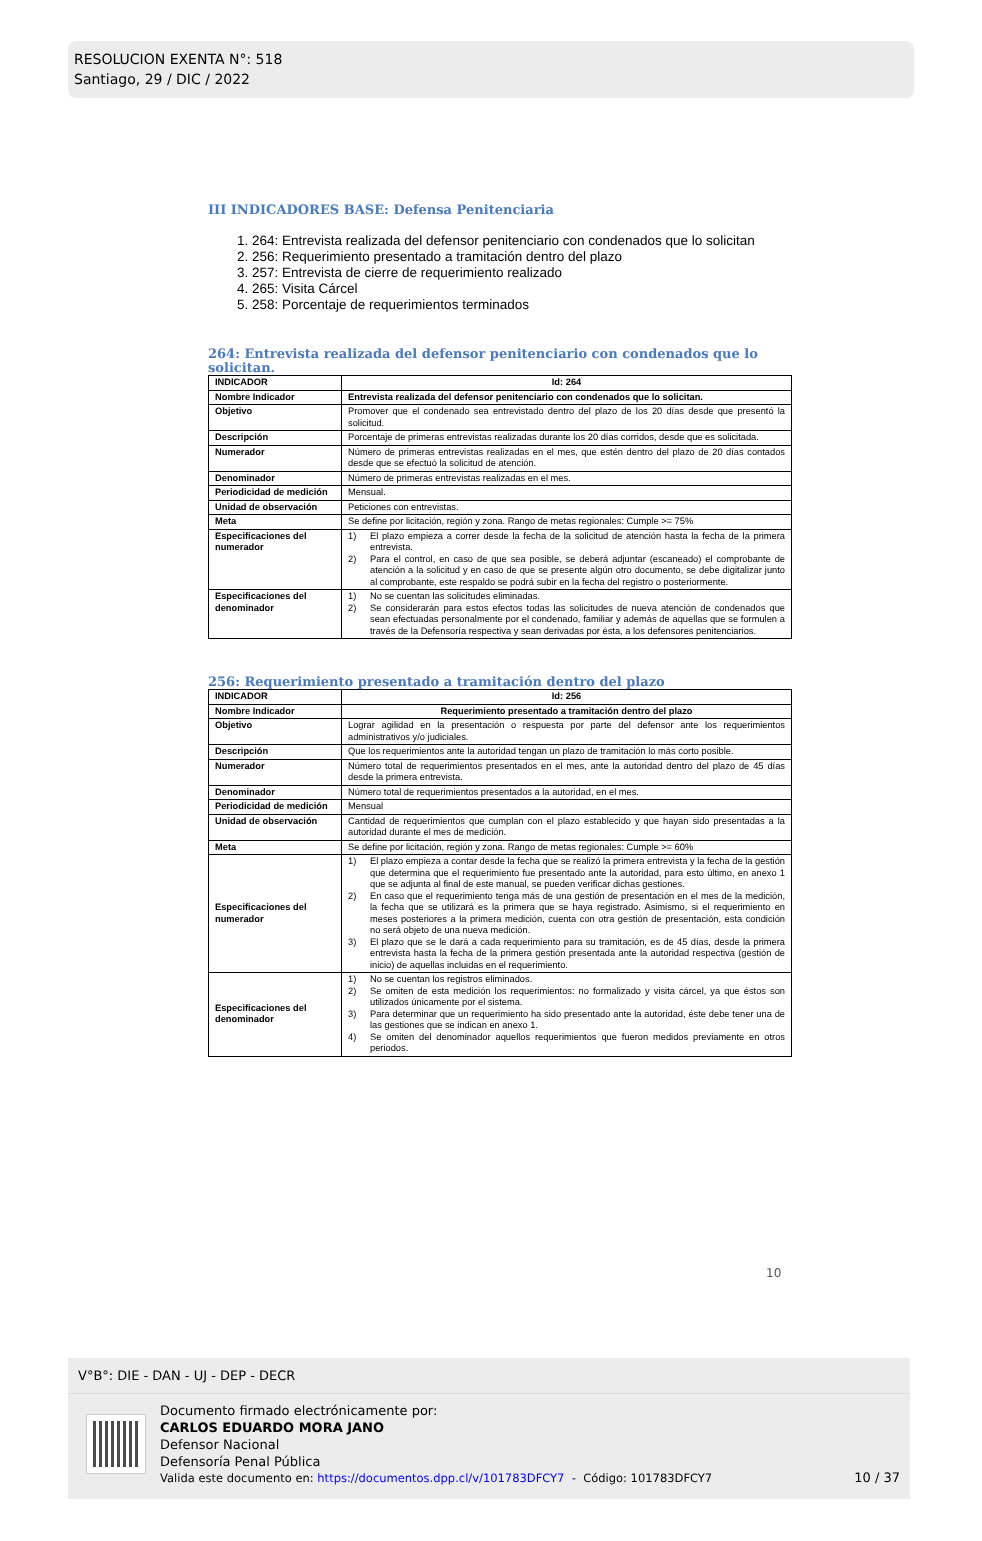RESOLUCION EXENTA N°: 518
Santiago, 29 / DIC / 2022
III INDICADORES BASE: Defensa Penitenciaria
1. 264: Entrevista realizada del defensor penitenciario con condenados que lo solicitan
2. 256: Requerimiento presentado a tramitación dentro del plazo
3. 257: Entrevista de cierre de requerimiento realizado
4. 265: Visita Cárcel
5. 258: Porcentaje de requerimientos terminados
264: Entrevista realizada del defensor penitenciario con condenados que lo solicitan.
| INDICADOR | Id: 264 |
| Nombre Indicador | Entrevista realizada del defensor penitenciario con condenados que lo solicitan. |
| Objetivo | Promover que el condenado sea entrevistado dentro del plazo de los 20 días desde que presentó la solicitud. |
| Descripción | Porcentaje de primeras entrevistas realizadas durante los 20 días corridos, desde que es solicitada. |
| Numerador | Número de primeras entrevistas realizadas en el mes, que estén dentro del plazo de 20 días contados desde que se efectuó la solicitud de atención. |
| Denominador | Número de primeras entrevistas realizadas en el mes. |
| Periodicidad de medición | Mensual. |
| Unidad de observación | Peticiones con entrevistas. |
| Meta | Se define por licitación, región y zona. Rango de metas regionales: Cumple >= 75% |
| Especificaciones del numerador | 1) El plazo empieza a correr desde la fecha de la solicitud de atención hasta la fecha de la primera entrevista. 2) Para el control, en caso de que sea posible, se deberá adjuntar (escaneado) el comprobante de atención a la solicitud y en caso de que se presente algún otro documento, se debe digitalizar junto al comprobante, este respaldo se podrá subir en la fecha del registro o posteriormente. |
| Especificaciones del denominador | 1) No se cuentan las solicitudes eliminadas. 2) Se considerarán para estos efectos todas las solicitudes de nueva atención de condenados que sean efectuadas personalmente por el condenado, familiar y además de aquellas que se formulen a través de la Defensoría respectiva y sean derivadas por ésta, a los defensores penitenciarios. |
256: Requerimiento presentado a tramitación dentro del plazo
| INDICADOR | Id: 256 |
| Nombre Indicador | Requerimiento presentado a tramitación dentro del plazo |
| Objetivo | Lograr agilidad en la presentación o respuesta por parte del defensor ante los requerimientos administrativos y/o judiciales. |
| Descripción | Que los requerimientos ante la autoridad tengan un plazo de tramitación lo más corto posible. |
| Numerador | Número total de requerimientos presentados en el mes, ante la autoridad dentro del plazo de 45 días desde la primera entrevista. |
| Denominador | Número total de requerimientos presentados a la autoridad, en el mes. |
| Periodicidad de medición | Mensual |
| Unidad de observación | Cantidad de requerimientos que cumplan con el plazo establecido y que hayan sido presentadas a la autoridad durante el mes de medición. |
| Meta | Se define por licitación, región y zona. Rango de metas regionales: Cumple >= 60% |
| Especificaciones del numerador | 1) El plazo empieza a contar desde la fecha que se realizó la primera entrevista y la fecha de la gestión que determina que el requerimiento fue presentado ante la autoridad, para esto último, en anexo 1 que se adjunta al final de este manual, se pueden verificar dichas gestiones. 2) En caso que el requerimiento tenga más de una gestión de presentación en el mes de la medición, la fecha que se utilizará es la primera que se haya registrado. Asimismo, si el requerimiento en meses posteriores a la primera medición, cuenta con otra gestión de presentación, esta condición no será objeto de una nueva medición. 3) El plazo que se le dará a cada requerimiento para su tramitación, es de 45 días, desde la primera entrevista hasta la fecha de la primera gestión presentada ante la autoridad respectiva (gestión de inicio) de aquellas incluidas en el requerimiento. |
| Especificaciones del denominador | 1) No se cuentan los registros eliminados. 2) Se omiten de esta medición los requerimientos: no formalizado y visita cárcel, ya que éstos son utilizados únicamente por el sistema. 3) Para determinar que un requerimiento ha sido presentado ante la autoridad, éste debe tener una de las gestiones que se indican en anexo 1. 4) Se omiten del denominador aquellos requerimientos que fueron medidos previamente en otros periodos. |
10
V°B°: DIE - DAN - UJ - DEP - DECR
Documento firmado electrónicamente por:
CARLOS EDUARDO MORA JANO
Defensor Nacional
Defensoría Penal Pública
Valida este documento en: https://documentos.dpp.cl/v/101783DFCY7 - Código: 101783DFCY7
10 / 37